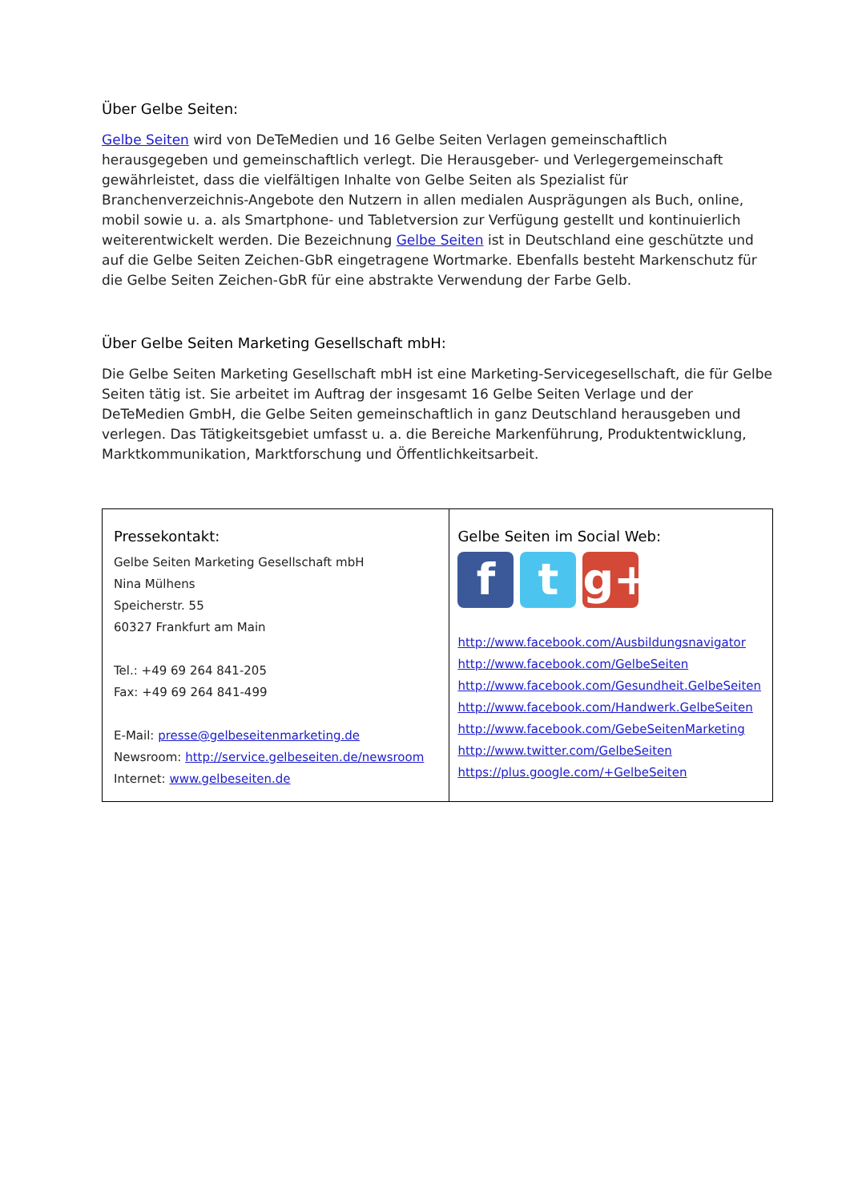Über Gelbe Seiten:
Gelbe Seiten wird von DeTeMedien und 16 Gelbe Seiten Verlagen gemeinschaftlich herausgegeben und gemeinschaftlich verlegt. Die Herausgeber- und Verlegergemeinschaft gewährleistet, dass die vielfältigen Inhalte von Gelbe Seiten als Spezialist für Branchenverzeichnis-Angebote den Nutzern in allen medialen Ausprägungen als Buch, online, mobil sowie u. a. als Smartphone- und Tabletversion zur Verfügung gestellt und kontinuierlich weiterentwickelt werden. Die Bezeichnung Gelbe Seiten ist in Deutschland eine geschützte und auf die Gelbe Seiten Zeichen-GbR eingetragene Wortmarke. Ebenfalls besteht Markenschutz für die Gelbe Seiten Zeichen-GbR für eine abstrakte Verwendung der Farbe Gelb.
Über Gelbe Seiten Marketing Gesellschaft mbH:
Die Gelbe Seiten Marketing Gesellschaft mbH ist eine Marketing-Servicegesellschaft, die für Gelbe Seiten tätig ist. Sie arbeitet im Auftrag der insgesamt 16 Gelbe Seiten Verlage und der DeTeMedien GmbH, die Gelbe Seiten gemeinschaftlich in ganz Deutschland herausgeben und verlegen. Das Tätigkeitsgebiet umfasst u. a. die Bereiche Markenführung, Produktentwicklung, Marktkommunikation, Marktforschung und Öffentlichkeitsarbeit.
| Pressekontakt: Gelbe Seiten Marketing Gesellschaft mbH Nina Mülhens Speicherstr. 55 60327 Frankfurt am Main Tel.: +49 69 264 841-205 Fax: +49 69 264 841-499 E-Mail: presse@gelbeseitenmarketing.de Newsroom: http://service.gelbeseiten.de/newsroom Internet: www.gelbeseiten.de | Gelbe Seiten im Social Web: f t g+ http://www.facebook.com/Ausbildungsnavigator http://www.facebook.com/GelbeSeiten http://www.facebook.com/Gesundheit.GelbeSeiten http://www.facebook.com/Handwerk.GelbeSeiten http://www.facebook.com/GebeSeitenMarketing http://www.twitter.com/GelbeSeiten https://plus.google.com/+GelbeSeiten |